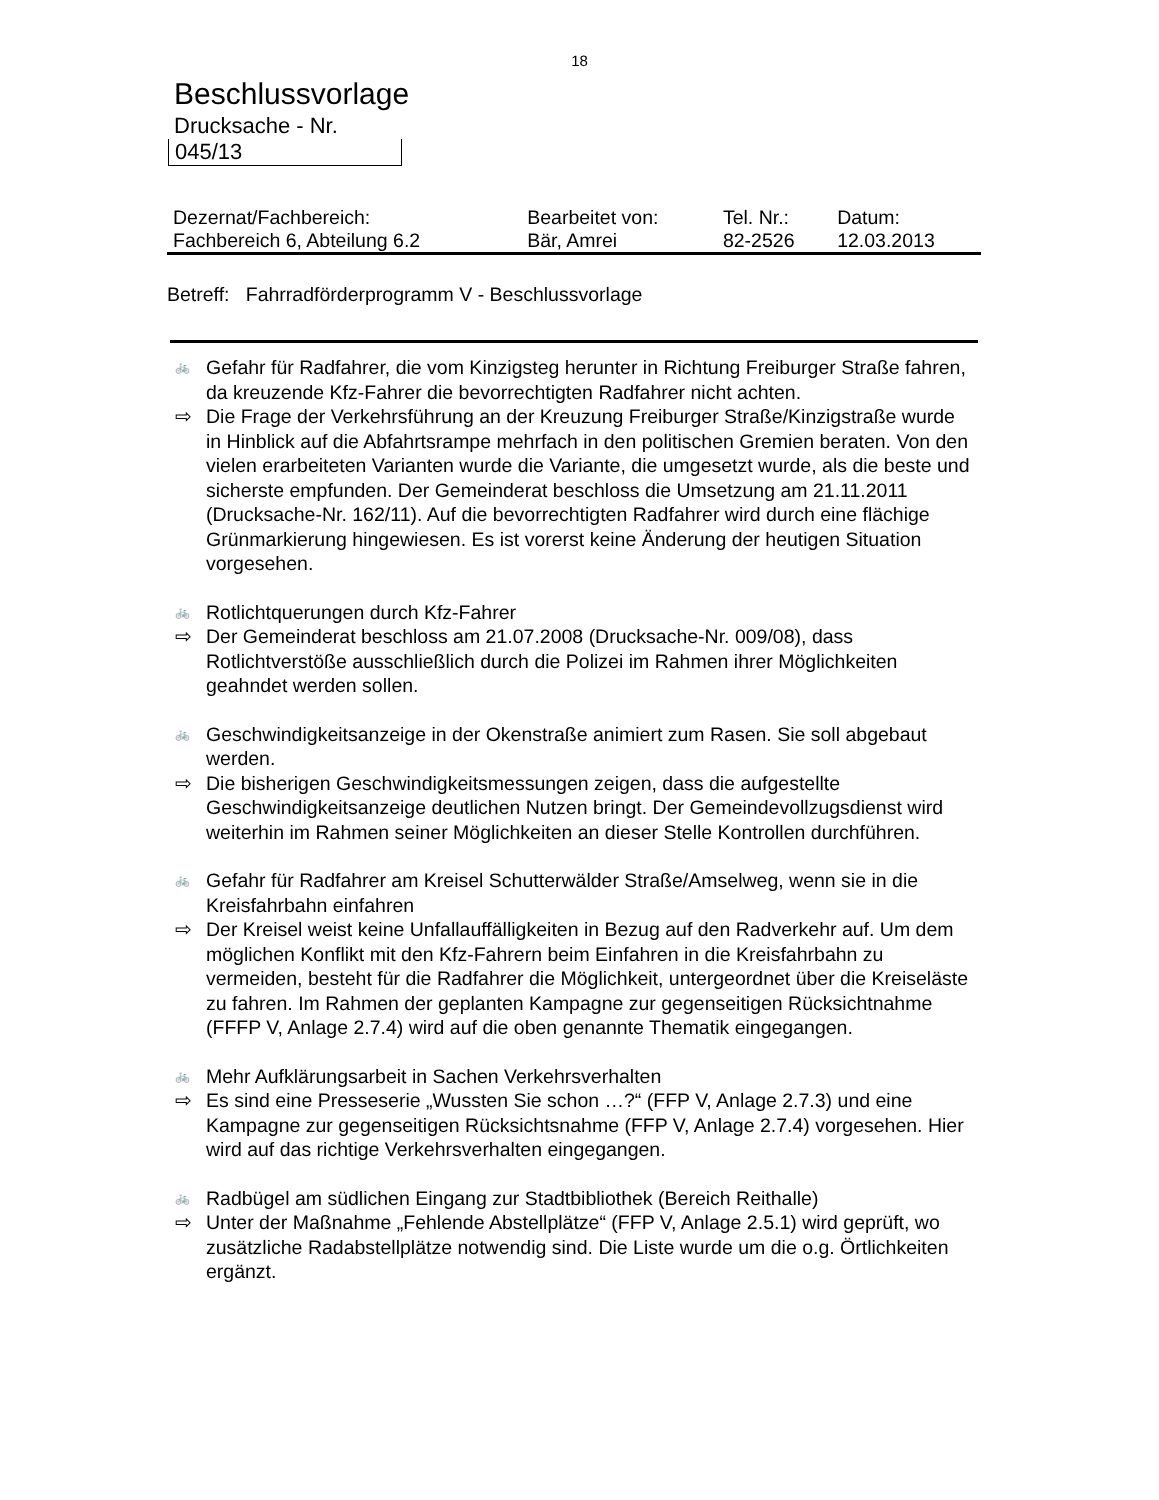18
Beschlussvorlage
Drucksache - Nr.
045/13
| Dezernat/Fachbereich: | Bearbeitet von: | Tel. Nr.: | Datum: |
| Fachbereich 6, Abteilung 6.2 | Bär, Amrei | 82-2526 | 12.03.2013 |
Betreff: Fahrradförderprogramm V - Beschlussvorlage
🚲 Gefahr für Radfahrer, die vom Kinzigsteg herunter in Richtung Freiburger Straße fahren, da kreuzende Kfz-Fahrer die bevorrechtigten Radfahrer nicht achten.
⇨ Die Frage der Verkehrsführung an der Kreuzung Freiburger Straße/Kinzigstraße wurde in Hinblick auf die Abfahrtsrampe mehrfach in den politischen Gremien beraten. Von den vielen erarbeiteten Varianten wurde die Variante, die umgesetzt wurde, als die beste und sicherste empfunden. Der Gemeinderat beschloss die Umsetzung am 21.11.2011 (Drucksache-Nr. 162/11). Auf die bevorrechtigten Radfahrer wird durch eine flächige Grünmarkierung hingewiesen. Es ist vorerst keine Änderung der heutigen Situation vorgesehen.
🚲 Rotlichtquerungen durch Kfz-Fahrer
⇨ Der Gemeinderat beschloss am 21.07.2008 (Drucksache-Nr. 009/08), dass Rotlichtverstöße ausschließlich durch die Polizei im Rahmen ihrer Möglichkeiten geahndet werden sollen.
🚲 Geschwindigkeitsanzeige in der Okenstraße animiert zum Rasen. Sie soll abgebaut werden.
⇨ Die bisherigen Geschwindigkeitsmessungen zeigen, dass die aufgestellte Geschwindigkeitsanzeige deutlichen Nutzen bringt. Der Gemeindevollzugsdienst wird weiterhin im Rahmen seiner Möglichkeiten an dieser Stelle Kontrollen durchführen.
🚲 Gefahr für Radfahrer am Kreisel Schutterwälder Straße/Amselweg, wenn sie in die Kreisfahrbahn einfahren
⇨ Der Kreisel weist keine Unfallauffälligkeiten in Bezug auf den Radverkehr auf. Um dem möglichen Konflikt mit den Kfz-Fahrern beim Einfahren in die Kreisfahrbahn zu vermeiden, besteht für die Radfahrer die Möglichkeit, untergeordnet über die Kreiseläste zu fahren. Im Rahmen der geplanten Kampagne zur gegenseitigen Rücksichtnahme (FFFP V, Anlage 2.7.4) wird auf die oben genannte Thematik eingegangen.
🚲 Mehr Aufklärungsarbeit in Sachen Verkehrsverhalten
⇨ Es sind eine Presseserie „Wussten Sie schon …?“ (FFP V, Anlage 2.7.3) und eine Kampagne zur gegenseitigen Rücksichtsnahme (FFP V, Anlage 2.7.4) vorgesehen. Hier wird auf das richtige Verkehrsverhalten eingegangen.
🚲 Radbügel am südlichen Eingang zur Stadtbibliothek (Bereich Reithalle)
⇨ Unter der Maßnahme „Fehlende Abstellplätze“ (FFP V, Anlage 2.5.1) wird geprüft, wo zusätzliche Radabstellplätze notwendig sind. Die Liste wurde um die o.g. Örtlichkeiten ergänzt.